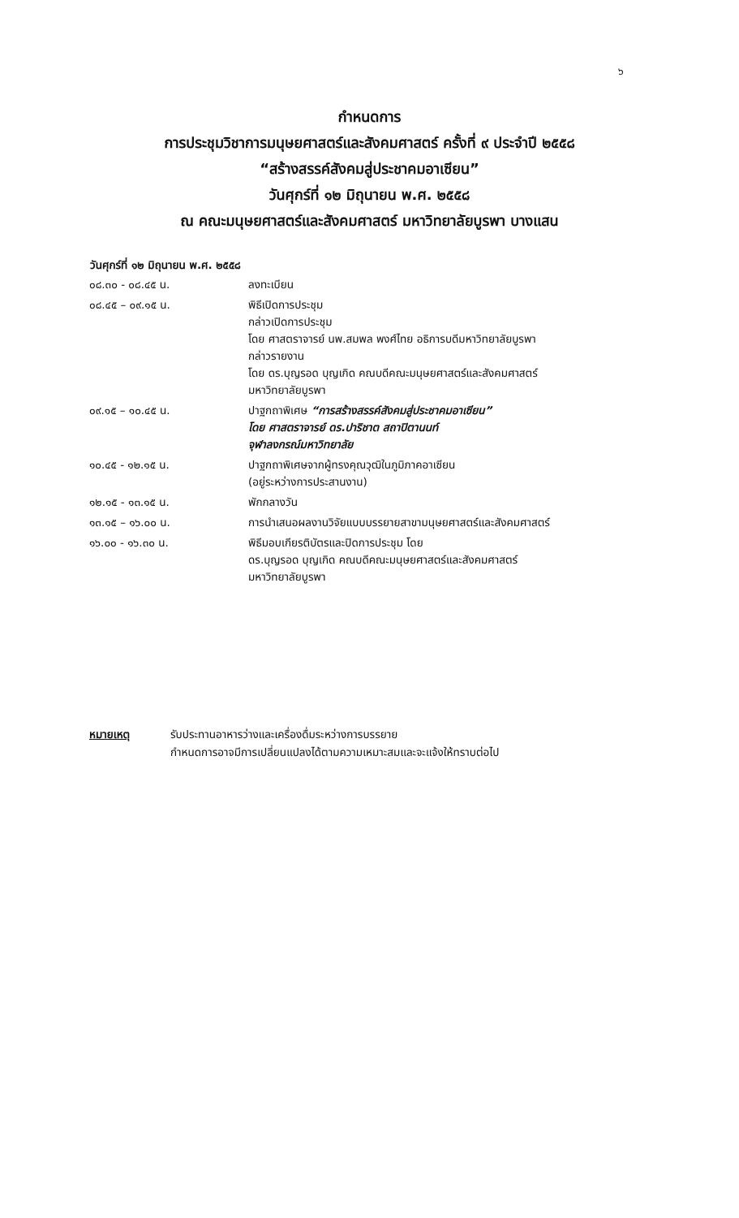๖
กำหนดการ
การประชุมวิชาการมนุษยศาสตร์และสังคมศาสตร์ ครั้งที่ ๙ ประจำปี ๒๕๕๘
“สร้างสรรค์สังคมสู่ประชาคมอาเซียน”
วันศุกร์ที่ ๑๒ มิถุนายน พ.ศ. ๒๕๕๘
ณ คณะมนุษยศาสตร์และสังคมศาสตร์ มหาวิทยาลัยบูรพา บางแสน
| วันศุกร์ที่ ๑๒ มิถุนายน พ.ศ. ๒๕๕๘ | |
| --- | --- |
| ๐๘.๓๐ - ๐๘.๔๕ น. | ลงทะเบียน |
| ๐๘.๔๕ – ๐๙.๑๕ น. | พิธีเปิดการประชุม กล่าวเปิดการประชุม โดย ศาสตราจารย์ นพ.สมพล พงศ์ไทย อธิการบดีมหาวิทยาลัยบูรพา กล่าวรายงาน โดย ดร.บุญรอด บุญเกิด คณบดีคณะมนุษยศาสตร์และสังคมศาสตร์ มหาวิทยาลัยบูรพา |
| ๐๙.๑๕ – ๑๐.๔๕ น. | ปาฐกถาพิเศษ “การสร้างสรรค์สังคมสู่ประชาคมอาเซียน” โดย ศาสตราจารย์ ดร.ปาริชาต สถาปิตานนท์ จุฬาลงกรณ์มหาวิทยาลัย |
| ๑๐.๔๕ - ๑๒.๑๕ น. | ปาฐกถาพิเศษจากผู้ทรงคุณวุฒิในภูมิภาคอาเซียน (อยู่ระหว่างการประสานงาน) |
| ๑๒.๑๕ - ๑๓.๑๕ น. | พักกลางวัน |
| ๑๓.๑๕ – ๑๖.๐๐ น. | การนำเสนอผลงานวิจัยแบบบรรยายสาขามนุษยศาสตร์และสังคมศาสตร์ |
| ๑๖.๐๐ - ๑๖.๓๐ น. | พิธีมอบเกียรติบัตรและปิดการประชุม โดย ดร.บุญรอด บุญเกิด คณบดีคณะมนุษยศาสตร์และสังคมศาสตร์ มหาวิทยาลัยบูรพา |
หมายเหตุ รับประทานอาหารว่างและเครื่องดื่มระหว่างการบรรยาย
กำหนดการอาจมีการเปลี่ยนแปลงได้ตามความเหมาะสมและจะแจ้งให้ทราบต่อไป